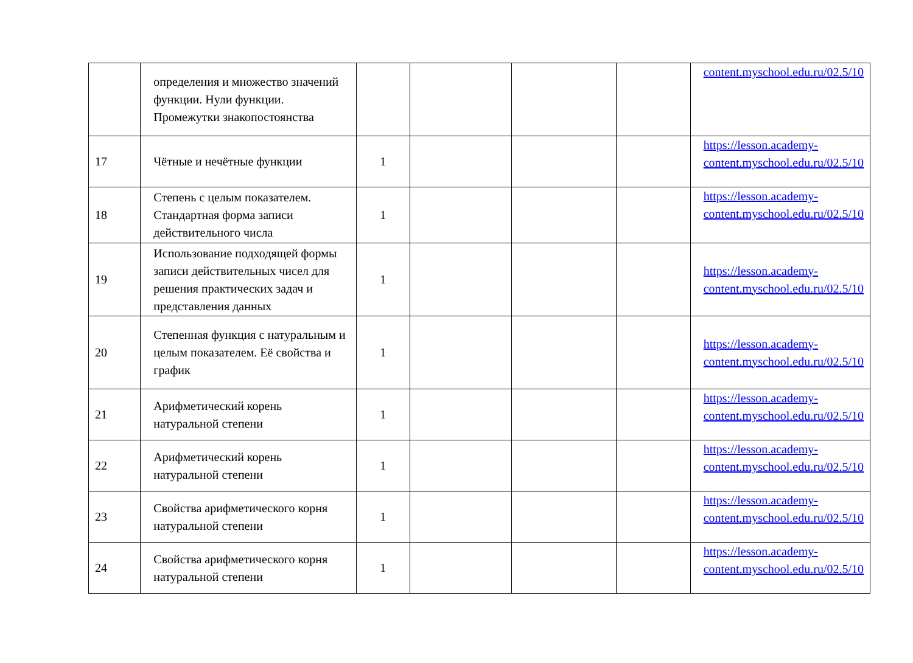| | определения и множество значений функции. Нули функции. Промежутки знакопостоянства | | | | | content.myschool.edu.ru/02.5/10 |
| 17 | Чётные и нечётные функции | 1 | | | | https://lesson.academy-content.myschool.edu.ru/02.5/10 |
| 18 | Степень с целым показателем. Стандартная форма записи действительного числа | 1 | | | | https://lesson.academy-content.myschool.edu.ru/02.5/10 |
| 19 | Использование подходящей формы записи действительных чисел для решения практических задач и представления данных | 1 | | | | https://lesson.academy-content.myschool.edu.ru/02.5/10 |
| 20 | Степенная функция с натуральным и целым показателем. Её свойства и график | 1 | | | | https://lesson.academy-content.myschool.edu.ru/02.5/10 |
| 21 | Арифметический корень натуральной степени | 1 | | | | https://lesson.academy-content.myschool.edu.ru/02.5/10 |
| 22 | Арифметический корень натуральной степени | 1 | | | | https://lesson.academy-content.myschool.edu.ru/02.5/10 |
| 23 | Свойства арифметического корня натуральной степени | 1 | | | | https://lesson.academy-content.myschool.edu.ru/02.5/10 |
| 24 | Свойства арифметического корня натуральной степени | 1 | | | | https://lesson.academy-content.myschool.edu.ru/02.5/10 |